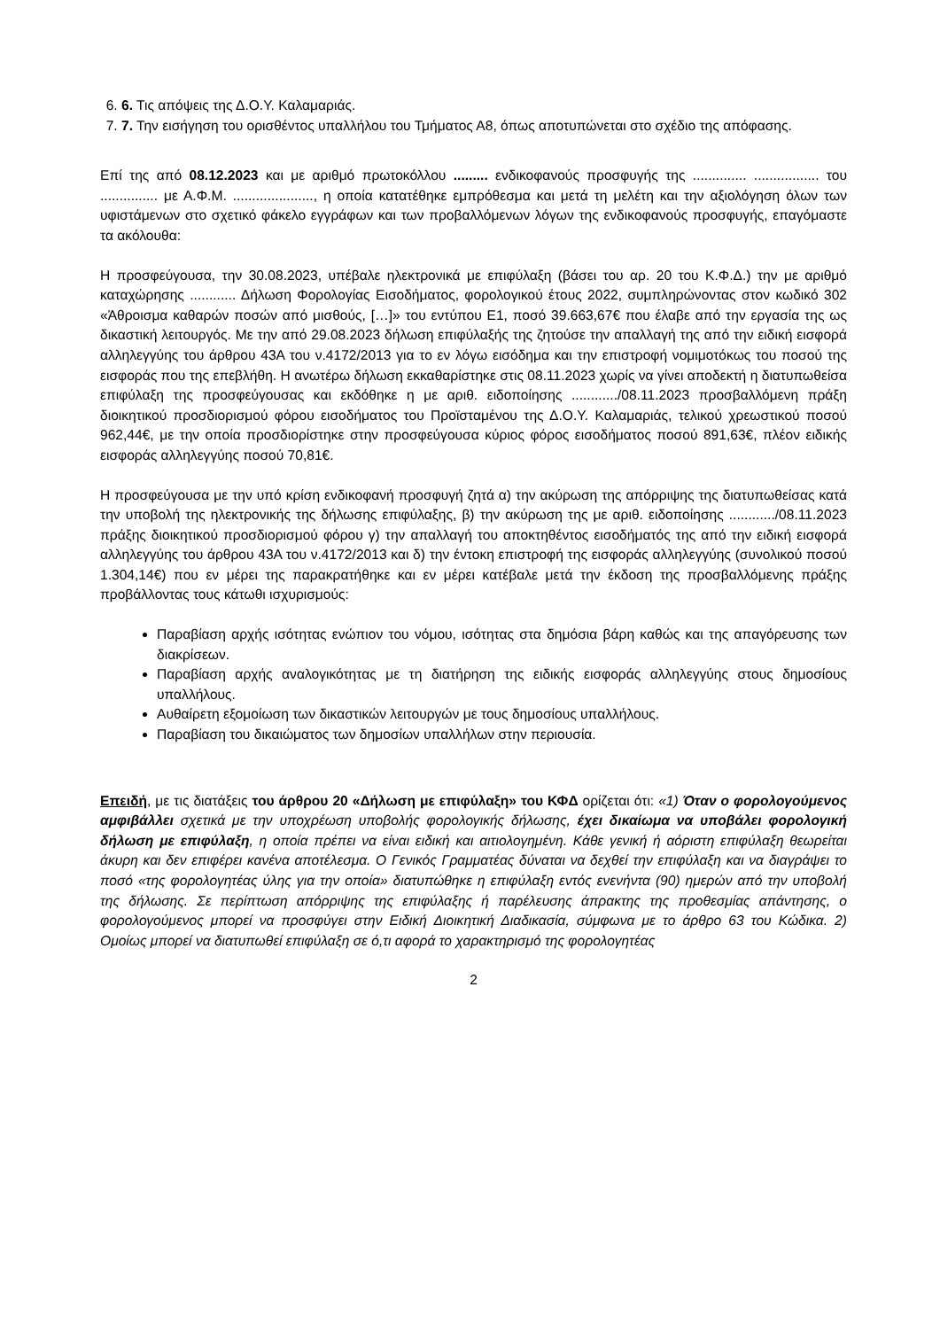6. 6. Τις απόψεις της Δ.Ο.Υ. Καλαμαριάς.
7. 7. Την εισήγηση του ορισθέντος υπαλλήλου του Τμήματος Α8, όπως αποτυπώνεται στο σχέδιο της απόφασης.
Επί της από 08.12.2023 και με αριθμό πρωτοκόλλου ......... ενδικοφανούς προσφυγής της .............. ................. του ............... με Α.Φ.Μ. ....................., η οποία κατατέθηκε εμπρόθεσμα και μετά τη μελέτη και την αξιολόγηση όλων των υφιστάμενων στο σχετικό φάκελο εγγράφων και των προβαλλόμενων λόγων της ενδικοφανούς προσφυγής, επαγόμαστε τα ακόλουθα:
Η προσφεύγουσα, την 30.08.2023, υπέβαλε ηλεκτρονικά με επιφύλαξη (βάσει του αρ. 20 του Κ.Φ.Δ.) την με αριθμό καταχώρησης ............ Δήλωση Φορολογίας Εισοδήματος, φορολογικού έτους 2022, συμπληρώνοντας στον κωδικό 302 «Άθροισμα καθαρών ποσών από μισθούς, […]» του εντύπου Ε1, ποσό 39.663,67€ που έλαβε από την εργασία της ως δικαστική λειτουργός. Με την από 29.08.2023 δήλωση επιφύλαξής της ζητούσε την απαλλαγή της από την ειδική εισφορά αλληλεγγύης του άρθρου 43Α του ν.4172/2013 για το εν λόγω εισόδημα και την επιστροφή νομιμοτόκως του ποσού της εισφοράς που της επεβλήθη. Η ανωτέρω δήλωση εκκαθαρίστηκε στις 08.11.2023 χωρίς να γίνει αποδεκτή η διατυπωθείσα επιφύλαξη της προσφεύγουσας και εκδόθηκε η με αριθ. ειδοποίησης ............/08.11.2023 προσβαλλόμενη πράξη διοικητικού προσδιορισμού φόρου εισοδήματος του Προϊσταμένου της Δ.Ο.Υ. Καλαμαριάς, τελικού χρεωστικού ποσού 962,44€, με την οποία προσδιορίστηκε στην προσφεύγουσα κύριος φόρος εισοδήματος ποσού 891,63€, πλέον ειδικής εισφοράς αλληλεγγύης ποσού 70,81€.
Η προσφεύγουσα με την υπό κρίση ενδικοφανή προσφυγή ζητά α) την ακύρωση της απόρριψης της διατυπωθείσας κατά την υποβολή της ηλεκτρονικής της δήλωσης επιφύλαξης, β) την ακύρωση της με αριθ. ειδοποίησης ............/08.11.2023 πράξης διοικητικού προσδιορισμού φόρου γ) την απαλλαγή του αποκτηθέντος εισοδήματός της από την ειδική εισφορά αλληλεγγύης του άρθρου 43Α του ν.4172/2013 και δ) την έντοκη επιστροφή της εισφοράς αλληλεγγύης (συνολικού ποσού 1.304,14€) που εν μέρει της παρακρατήθηκε και εν μέρει κατέβαλε μετά την έκδοση της προσβαλλόμενης πράξης προβάλλοντας τους κάτωθι ισχυρισμούς:
Παραβίαση αρχής ισότητας ενώπιον του νόμου, ισότητας στα δημόσια βάρη καθώς και της απαγόρευσης των διακρίσεων.
Παραβίαση αρχής αναλογικότητας με τη διατήρηση της ειδικής εισφοράς αλληλεγγύης στους δημοσίους υπαλλήλους.
Αυθαίρετη εξομοίωση των δικαστικών λειτουργών με τους δημοσίους υπαλλήλους.
Παραβίαση του δικαιώματος των δημοσίων υπαλλήλων στην περιουσία.
Επειδή, με τις διατάξεις του άρθρου 20 «Δήλωση με επιφύλαξη» του ΚΦΔ ορίζεται ότι: «1) Όταν ο φορολογούμενος αμφιβάλλει σχετικά με την υποχρέωση υποβολής φορολογικής δήλωσης, έχει δικαίωμα να υποβάλει φορολογική δήλωση με επιφύλαξη, η οποία πρέπει να είναι ειδική και αιτιολογημένη. Κάθε γενική ή αόριστη επιφύλαξη θεωρείται άκυρη και δεν επιφέρει κανένα αποτέλεσμα. Ο Γενικός Γραμματέας δύναται να δεχθεί την επιφύλαξη και να διαγράψει το ποσό «της φορολογητέας ύλης για την οποία» διατυπώθηκε η επιφύλαξη εντός ενενήντα (90) ημερών από την υποβολή της δήλωσης. Σε περίπτωση απόρριψης της επιφύλαξης ή παρέλευσης άπρακτης της προθεσμίας απάντησης, ο φορολογούμενος μπορεί να προσφύγει στην Ειδική Διοικητική Διαδικασία, σύμφωνα με το άρθρο 63 του Κώδικα. 2) Ομοίως μπορεί να διατυπωθεί επιφύλαξη σε ό,τι αφορά το χαρακτηρισμό της φορολογητέας
2